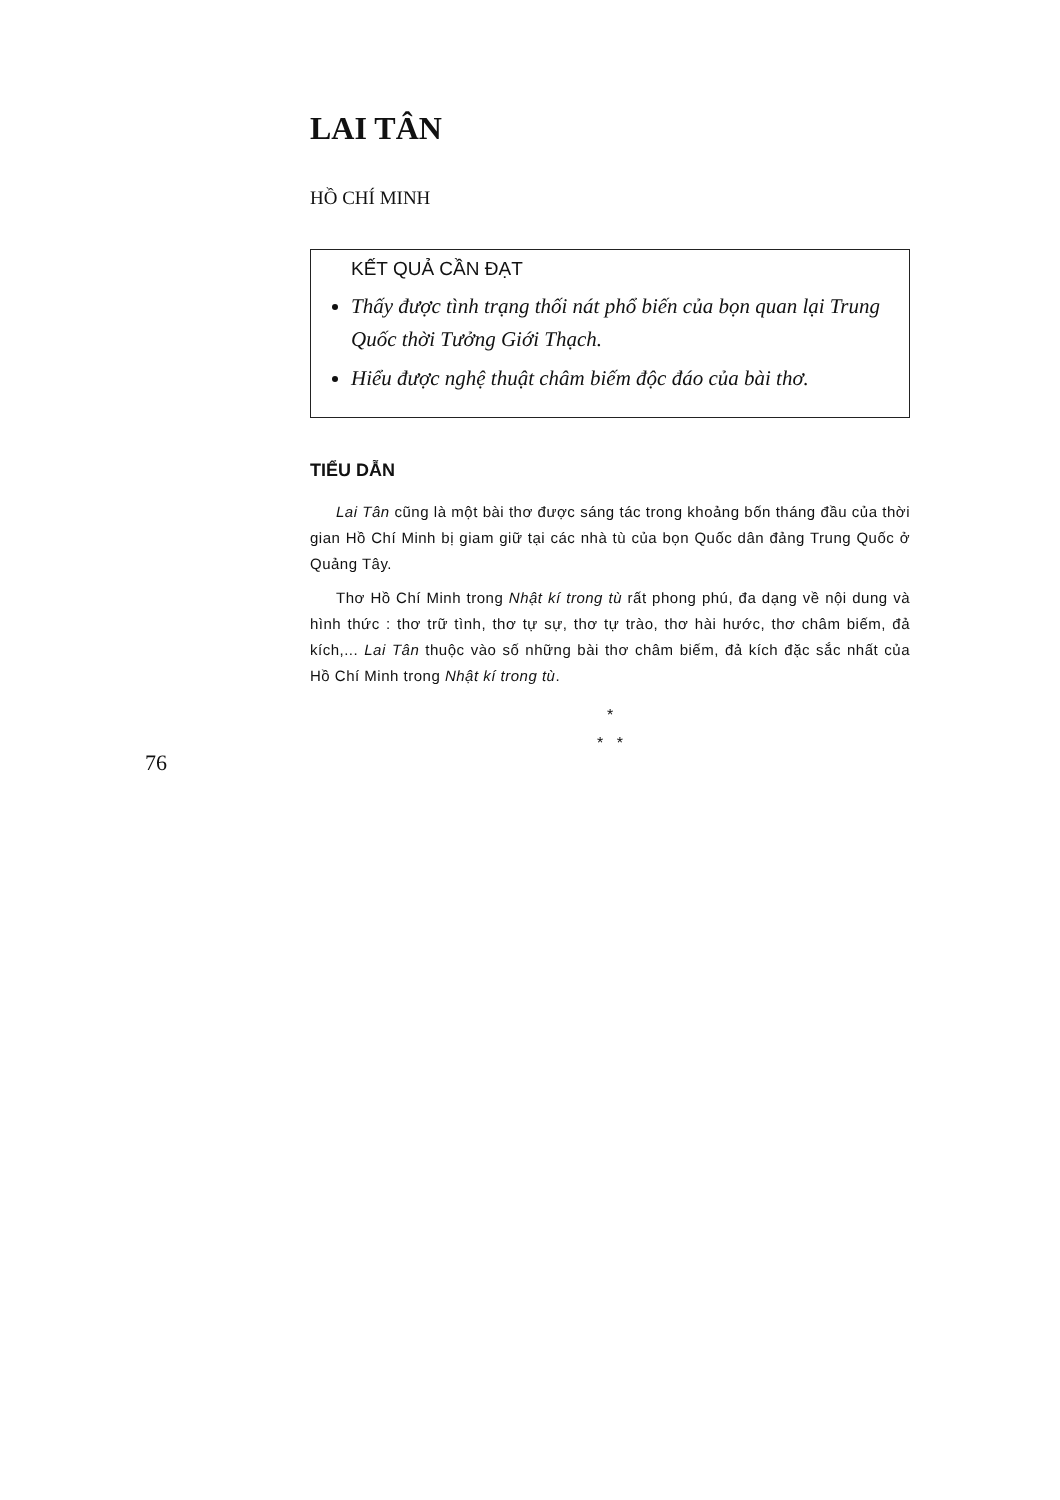LAI TÂN
HỒ CHÍ MINH
KẾT QUẢ CẦN ĐẠT
Thấy được tình trạng thối nát phổ biến của bọn quan lại Trung Quốc thời Tưởng Giới Thạch.
Hiểu được nghệ thuật châm biếm độc đáo của bài thơ.
TIỂU DẪN
Lai Tân cũng là một bài thơ được sáng tác trong khoảng bốn tháng đầu của thời gian Hồ Chí Minh bị giam giữ tại các nhà tù của bọn Quốc dân đảng Trung Quốc ở Quảng Tây.
Thơ Hồ Chí Minh trong Nhật kí trong tù rất phong phú, đa dạng về nội dung và hình thức : thơ trữ tình, thơ tự sự, thơ tự trào, thơ hài hước, thơ châm biếm, đả kích,... Lai Tân thuộc vào số những bài thơ châm biếm, đả kích đặc sắc nhất của Hồ Chí Minh trong Nhật kí trong tù.
*
* *
76